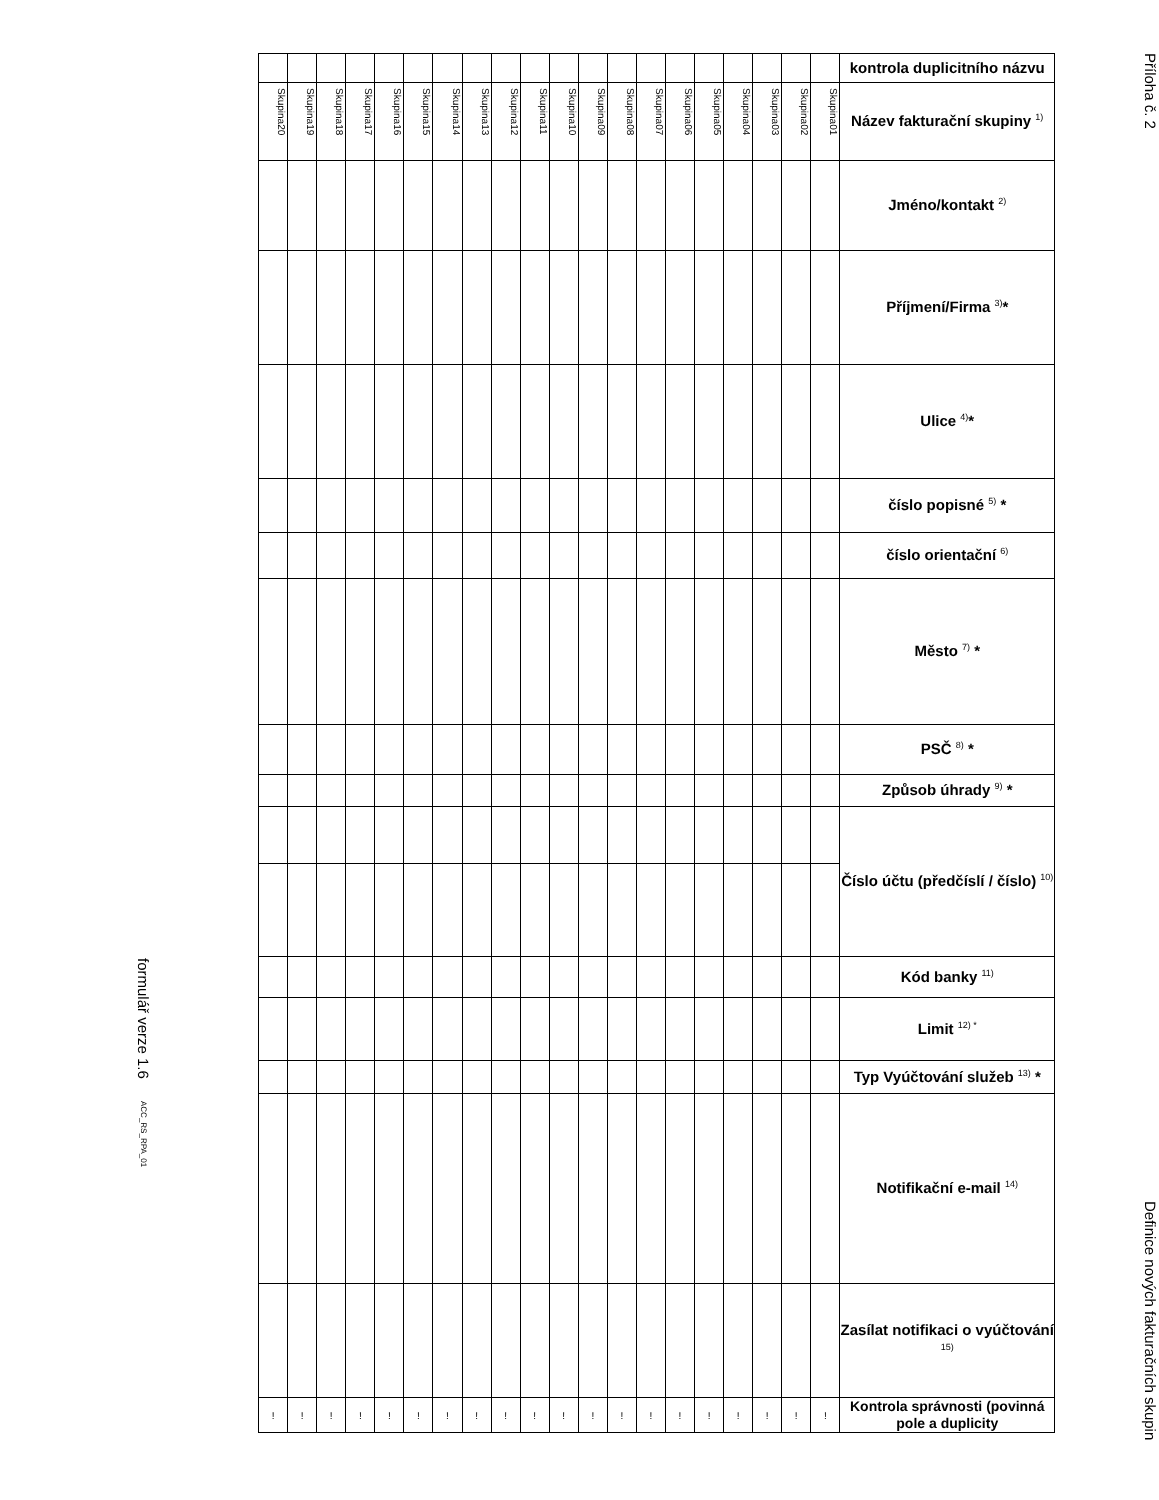formulář verze 1.6 ACC_RS_RPA_01
| | | | | | | | | | | | | | | | | | | | | kontrola duplicitního názvu |
| Skupina20 | Skupina19 | Skupina18 | Skupina17 | Skupina16 | Skupina15 | Skupina14 | Skupina13 | Skupina12 | Skupina11 | Skupina10 | Skupina09 | Skupina08 | Skupina07 | Skupina06 | Skupina05 | Skupina04 | Skupina03 | Skupina02 | Skupina01 | Název fakturační skupiny <sup>1)</sup> |
| | | | | | | | | | | | | | | | | | | | | Jméno/kontakt <sup>2)</sup> |
| | | | | | | | | | | | | | | | | | | | | Příjmení/Firma <sup>3)</sup>* |
| | | | | | | | | | | | | | | | | | | | | Ulice <sup>4)</sup>* |
| | | | | | | | | | | | | | | | | | | | | číslo popisné <sup>5)</sup> * |
| | | | | | | | | | | | | | | | | | | | | číslo orientační <sup>6)</sup> |
| | | | | | | | | | | | | | | | | | | | | Město <sup>7)</sup> * |
| | | | | | | | | | | | | | | | | | | | | PSČ <sup>8)</sup> * |
| | | | | | | | | | | | | | | | | | | | | Způsob úhrady <sup>9)</sup> * |
| | | | | | | | | | | | | | | | | | | | | Číslo účtu (předčíslí / číslo) <sup>10)</sup> |
| | | | | | | | | | | | | | | | | | | | | Kód banky <sup>11)</sup> |
| | | | | | | | | | | | | | | | | | | | | Limit <sup>12) *</sup> |
| | | | | | | | | | | | | | | | | | | | | Typ Vyúčtování služeb <sup>13)</sup> * |
| | | | | | | | | | | | | | | | | | | | | Notifikační e-mail <sup>14)</sup> |
| | | | | | | | | | | | | | | | | | | | | Zasílat notifikaci o vyúčtování <sup>15)</sup> |
| ! | ! | ! | ! | ! | ! | ! | ! | ! | ! | ! | ! | ! | ! | ! | ! | ! | ! | ! | ! | Kontrola správnosti (povinná pole a duplicity |
Příloha č. 2
Definice nových fakturačních skupin